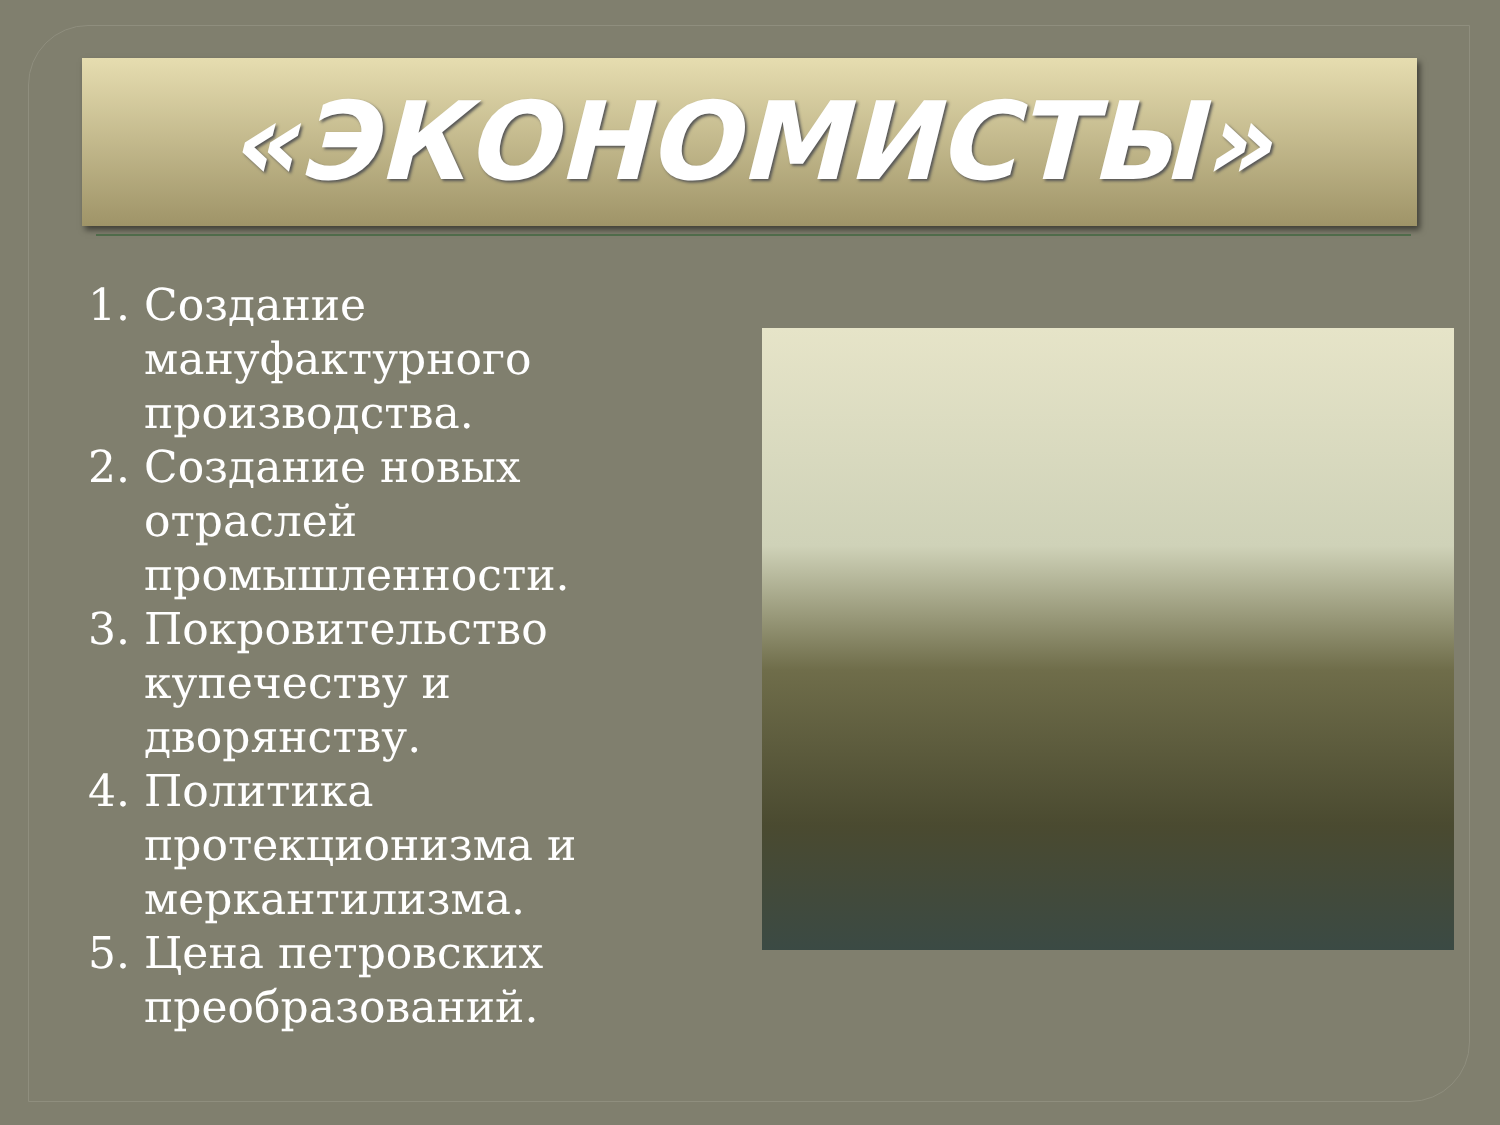«ЭКОНОМИСТЫ»
1. Создание мануфактурного производства.
2. Создание новых отраслей промышленности.
3. Покровительство купечеству и дворянству.
4. Политика протекционизма и меркантилизма.
5. Цена петровских преобразований.